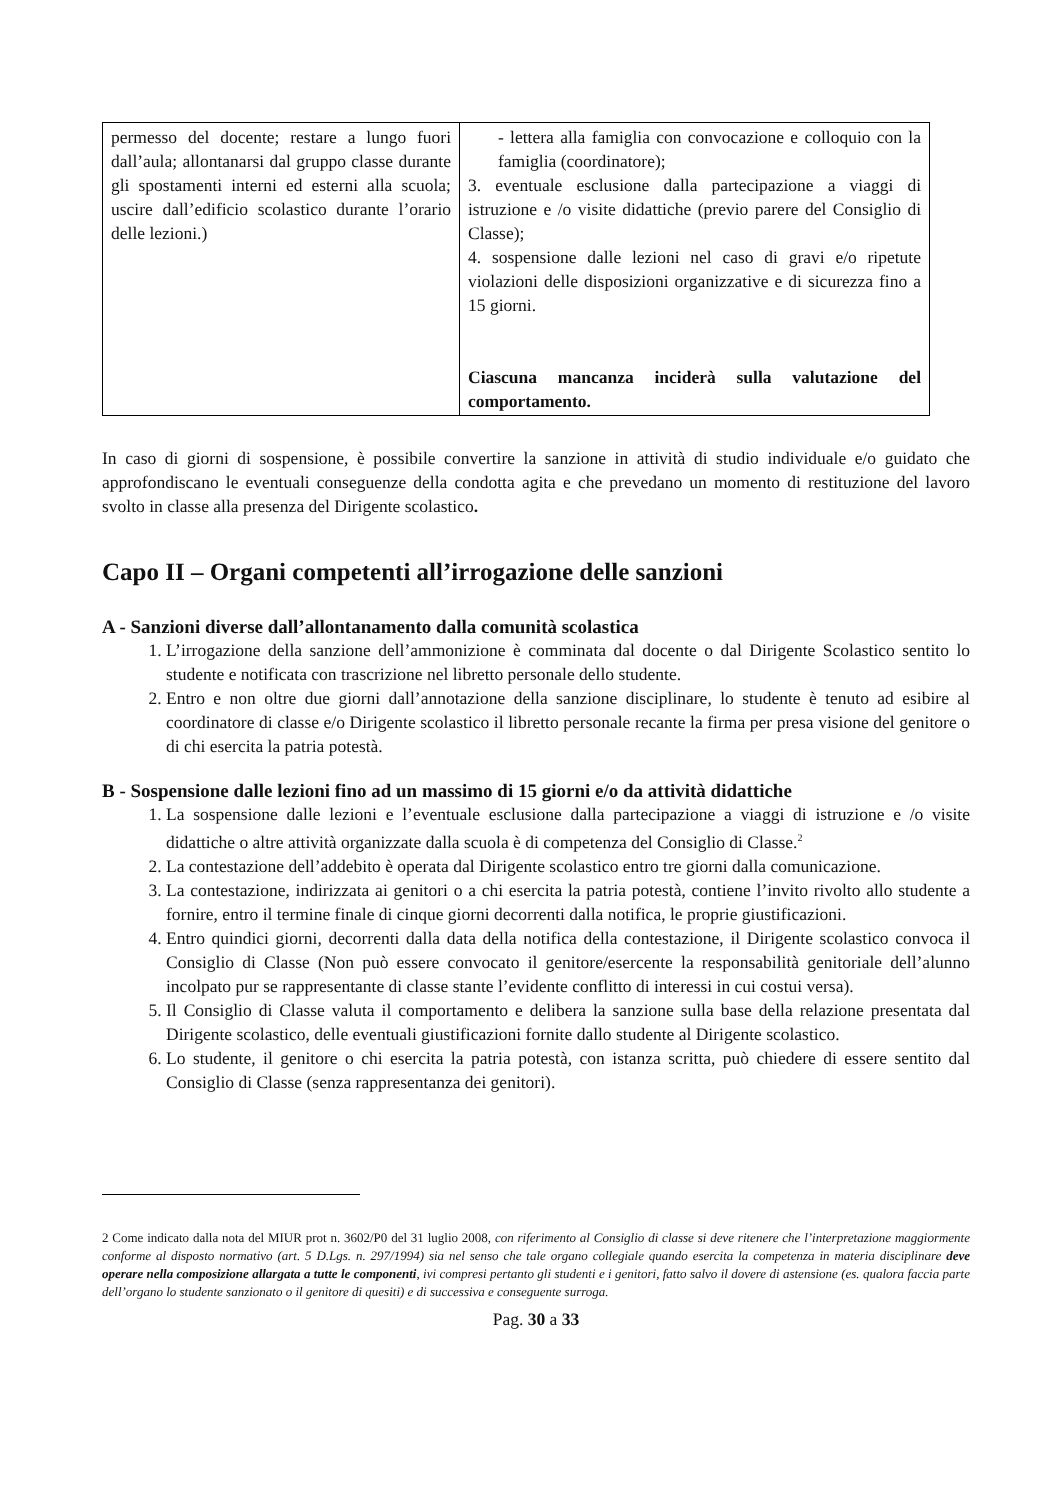| permesso del docente; restare a lungo fuori dall’aula; allontanarsi dal gruppo classe durante gli spostamenti interni ed esterni alla scuola; uscire dall’edificio scolastico durante l’orario delle lezioni.) | - lettera alla famiglia con convocazione e colloquio con la famiglia (coordinatore); 3. eventuale esclusione dalla partecipazione a viaggi di istruzione e /o visite didattiche (previo parere del Consiglio di Classe); 4. sospensione dalle lezioni nel caso di gravi e/o ripetute violazioni delle disposizioni organizzative e di sicurezza fino a 15 giorni. Ciascuna mancanza inciderà sulla valutazione del comportamento. |
In caso di giorni di sospensione, è possibile convertire la sanzione in attività di studio individuale e/o guidato che approfondiscano le eventuali conseguenze della condotta agita e che prevedano un momento di restituzione del lavoro svolto in classe alla presenza del Dirigente scolastico.
Capo II – Organi competenti all’irrogazione delle sanzioni
A - Sanzioni diverse dall’allontanamento dalla comunità scolastica
1. L’irrogazione della sanzione dell’ammonizione è comminata dal docente o dal Dirigente Scolastico sentito lo studente e notificata con trascrizione nel libretto personale dello studente.
2. Entro e non oltre due giorni dall’annotazione della sanzione disciplinare, lo studente è tenuto ad esibire al coordinatore di classe e/o Dirigente scolastico il libretto personale recante la firma per presa visione del genitore o di chi esercita la patria potestà.
B - Sospensione dalle lezioni fino ad un massimo di 15 giorni e/o da attività didattiche
1. La sospensione dalle lezioni e l’eventuale esclusione dalla partecipazione a viaggi di istruzione e /o visite didattiche o altre attività organizzate dalla scuola è di competenza del Consiglio di Classe.<sup>2</sup>
2. La contestazione dell’addebito è operata dal Dirigente scolastico entro tre giorni dalla comunicazione.
3. La contestazione, indirizzata ai genitori o a chi esercita la patria potestà, contiene l’invito rivolto allo studente a fornire, entro il termine finale di cinque giorni decorrenti dalla notifica, le proprie giustificazioni.
4. Entro quindici giorni, decorrenti dalla data della notifica della contestazione, il Dirigente scolastico convoca il Consiglio di Classe (Non può essere convocato il genitore/esercente la responsabilità genitoriale dell’alunno incolpato pur se rappresentante di classe stante l’evidente conflitto di interessi in cui costui versa).
5. Il Consiglio di Classe valuta il comportamento e delibera la sanzione sulla base della relazione presentata dal Dirigente scolastico, delle eventuali giustificazioni fornite dallo studente al Dirigente scolastico.
6. Lo studente, il genitore o chi esercita la patria potestà, con istanza scritta, può chiedere di essere sentito dal Consiglio di Classe (senza rappresentanza dei genitori).
2 Come indicato dalla nota del MIUR prot n. 3602/P0 del 31 luglio 2008, con riferimento al Consiglio di classe si deve ritenere che l’interpretazione maggiormente conforme al disposto normativo (art. 5 D.Lgs. n. 297/1994) sia nel senso che tale organo collegiale quando esercita la competenza in materia disciplinare deve operare nella composizione allargata a tutte le componenti, ivi compresi pertanto gli studenti e i genitori, fatto salvo il dovere di astensione (es. qualora faccia parte dell’organo lo studente sanzionato o il genitore di quesiti) e di successiva e conseguente surroga.
Pag. 30 a 33